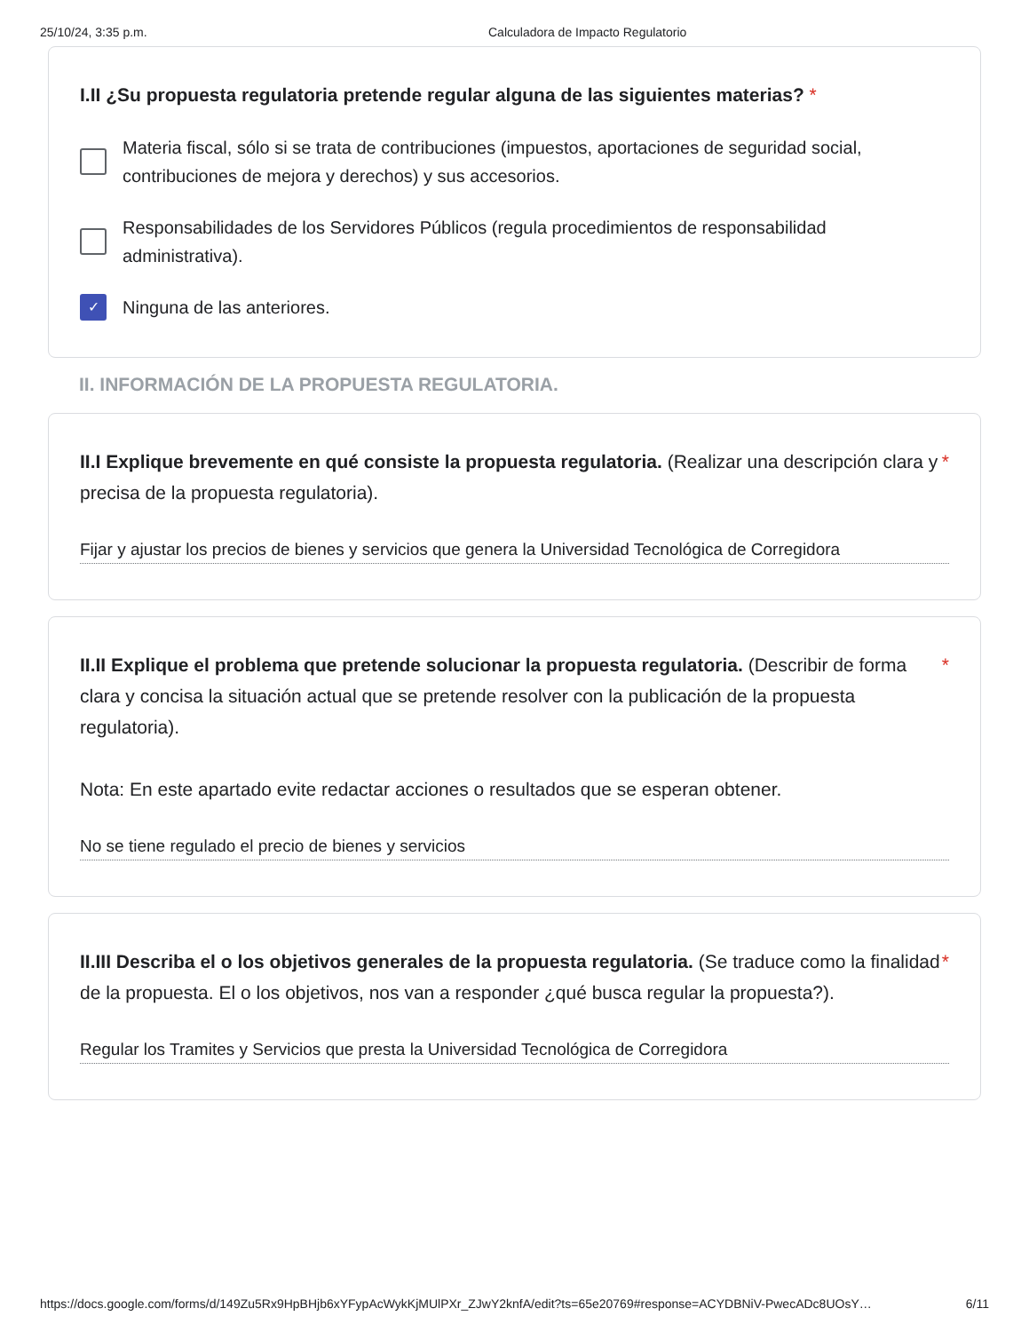25/10/24, 3:35 p.m. Calculadora de Impacto Regulatorio
I.II ¿Su propuesta regulatoria pretende regular alguna de las siguientes materias? *
Materia fiscal, sólo si se trata de contribuciones (impuestos, aportaciones de seguridad social, contribuciones de mejora y derechos) y sus accesorios.
Responsabilidades de los Servidores Públicos (regula procedimientos de responsabilidad administrativa).
✓
Ninguna de las anteriores.
II. INFORMACIÓN DE LA PROPUESTA REGULATORIA.
II.I Explique brevemente en qué consiste la propuesta regulatoria. (Realizar una descripción clara y precisa de la propuesta regulatoria).
*
Fijar y ajustar los precios de bienes y servicios que genera la Universidad Tecnológica de Corregidora
II.II Explique el problema que pretende solucionar la propuesta regulatoria. (Describir de forma clara y concisa la situación actual que se pretende resolver con la publicación de la propuesta regulatoria).
Nota: En este apartado evite redactar acciones o resultados que se esperan obtener.
*
No se tiene regulado el precio de bienes y servicios
II.III Describa el o los objetivos generales de la propuesta regulatoria. (Se traduce como la finalidad de la propuesta. El o los objetivos, nos van a responder ¿qué busca regular la propuesta?).
*
Regular los Tramites y Servicios que presta la Universidad Tecnológica de Corregidora
https://docs.google.com/forms/d/149Zu5Rx9HpBHjb6xYFypAcWykKjMUlPXr_ZJwY2knfA/edit?ts=65e20769#response=ACYDBNiV-PwecADc8UOsY… 6/11